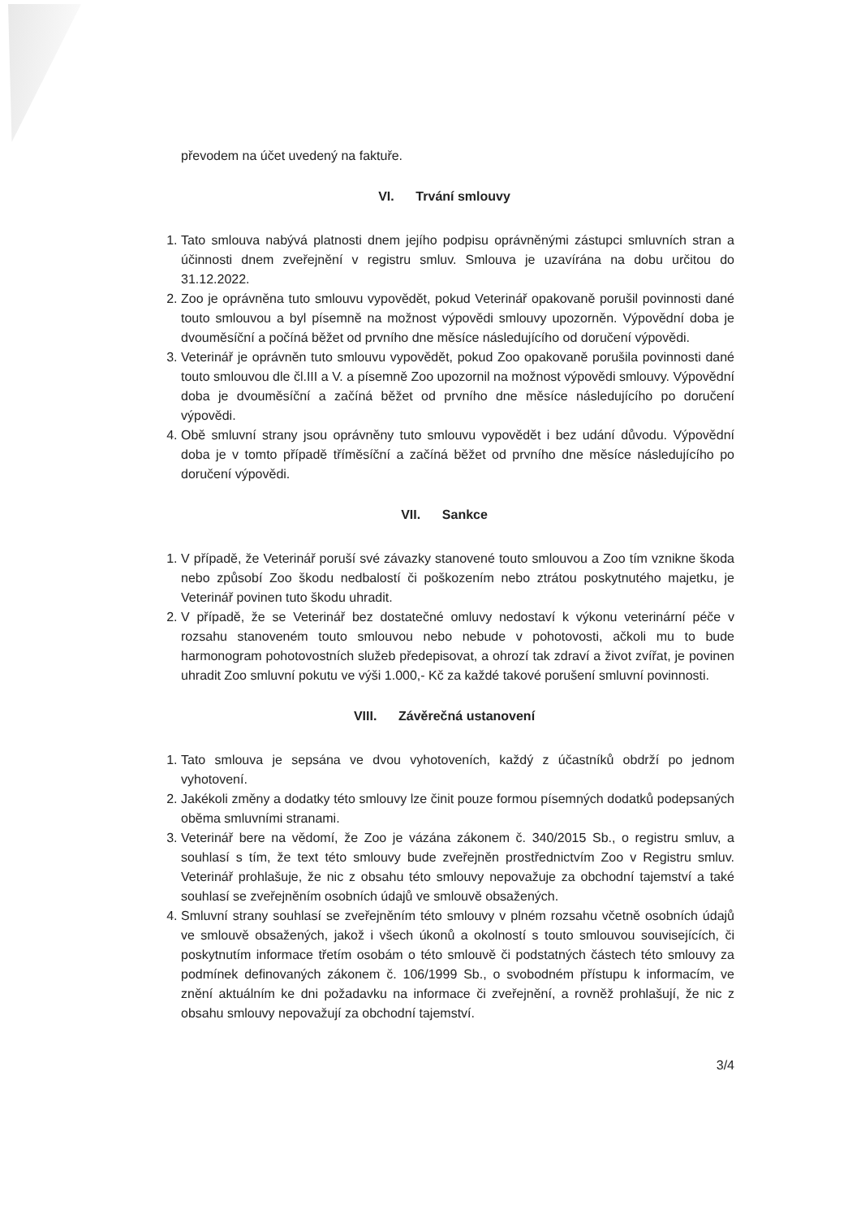převodem na účet uvedený na faktuře.
VI. Trvání smlouvy
1. Tato smlouva nabývá platnosti dnem jejího podpisu oprávněnými zástupci smluvních stran a účinnosti dnem zveřejnění v registru smluv. Smlouva je uzavírána na dobu určitou do 31.12.2022.
2. Zoo je oprávněna tuto smlouvu vypovědět, pokud Veterinář opakovaně porušil povinnosti dané touto smlouvou a byl písemně na možnost výpovědi smlouvy upozorněn. Výpovědní doba je dvouměsíční a počíná běžet od prvního dne měsíce následujícího od doručení výpovědi.
3. Veterinář je oprávněn tuto smlouvu vypovědět, pokud Zoo opakovaně porušila povinnosti dané touto smlouvou dle čl.III a V. a písemně Zoo upozornil na možnost výpovědi smlouvy. Výpovědní doba je dvouměsíční a začíná běžet od prvního dne měsíce následujícího po doručení výpovědi.
4. Obě smluvní strany jsou oprávněny tuto smlouvu vypovědět i bez udání důvodu. Výpovědní doba je v tomto případě tříměsíční a začíná běžet od prvního dne měsíce následujícího po doručení výpovědi.
VII. Sankce
1. V případě, že Veterinář poruší své závazky stanovené touto smlouvou a Zoo tím vznikne škoda nebo způsobí Zoo škodu nedbalostí či poškozením nebo ztrátou poskytnutého majetku, je Veterinář povinen tuto škodu uhradit.
2. V případě, že se Veterinář bez dostatečné omluvy nedostaví k výkonu veterinární péče v rozsahu stanoveném touto smlouvou nebo nebude v pohotovosti, ačkoli mu to bude harmonogram pohotovostních služeb předepisovat, a ohrozí tak zdraví a život zvířat, je povinen uhradit Zoo smluvní pokutu ve výši 1.000,- Kč za každé takové porušení smluvní povinnosti.
VIII. Závěrečná ustanovení
1. Tato smlouva je sepsána ve dvou vyhotoveních, každý z účastníků obdrží po jednom vyhotovení.
2. Jakékoli změny a dodatky této smlouvy lze činit pouze formou písemných dodatků podepsaných oběma smluvními stranami.
3. Veterinář bere na vědomí, že Zoo je vázána zákonem č. 340/2015 Sb., o registru smluv, a souhlasí s tím, že text této smlouvy bude zveřejněn prostřednictvím Zoo v Registru smluv. Veterinář prohlašuje, že nic z obsahu této smlouvy nepovažuje za obchodní tajemství a také souhlasí se zveřejněním osobních údajů ve smlouvě obsažených.
4. Smluvní strany souhlasí se zveřejněním této smlouvy v plném rozsahu včetně osobních údajů ve smlouvě obsažených, jakož i všech úkonů a okolností s touto smlouvou souvisejících, či poskytnutím informace třetím osobám o této smlouvě či podstatných částech této smlouvy za podmínek definovaných zákonem č. 106/1999 Sb., o svobodném přístupu k informacím, ve znění aktuálním ke dni požadavku na informace či zveřejnění, a rovněž prohlašují, že nic z obsahu smlouvy nepovažují za obchodní tajemství.
3/4